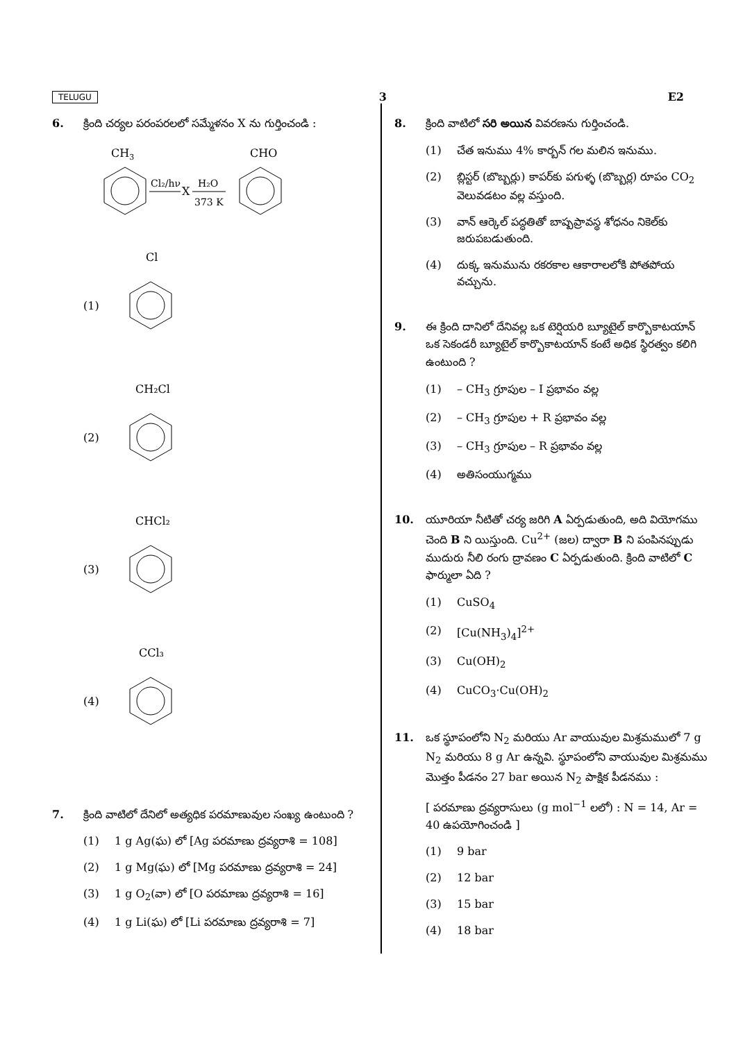TELUGU 3 E2
6. క్రింది చర్యల పరంపరలలో సమ్మేళనం X ను గుర్తించండి :
CH3
Cl₂/hν
X
H₂O
373 K
CHO
(1)
Cl
(2)
CH₂Cl
(3)
CHCl₂
(4)
CCl₃
7. క్రింది వాటిలో దేనిలో అత్యధిక పరమాణువుల సంఖ్య ఉంటుంది ?
(1) 1 g Ag(ఘ) లో [Ag పరమాణు ద్రవ్యరాశి = 108]
(2) 1 g Mg(ఘ) లో [Mg పరమాణు ద్రవ్యరాశి = 24]
(3) 1 g O<sub>2</sub>(వా) లో [O పరమాణు ద్రవ్యరాశి = 16]
(4) 1 g Li(ఘ) లో [Li పరమాణు ద్రవ్యరాశి = 7]
8. క్రింది వాటిలో సరి అయిన వివరణను గుర్తించండి.
(1) చేత ఇనుము 4% కార్బన్ గల మలిన ఇనుము.
(2) బ్లిస్టర్ (బొబ్బర్లు) కాపర్‌కు పగుళ్ళ (బొబ్బర్ల) రూపం CO<sub>2</sub> వెలువడటం వల్ల వస్తుంది.
(3) వాన్ ఆర్కెల్ పద్ధతితో బాష్పప్రావస్థ శోధనం నికెల్‌కు జరుపబడుతుంది.
(4) దుక్క ఇనుమును రకరకాల ఆకారాలలోకి పోతపోయ వచ్చును.
9. ఈ క్రింది దానిలో దేనివల్ల ఒక టెర్షియరి బ్యూటైల్ కార్బొకాటయాన్ ఒక సెకండరీ బ్యూటైల్ కార్బొకాటయాన్ కంటే అధిక స్థిరత్వం కలిగి ఉంటుంది ?
(1) – CH<sub>3</sub> గ్రూపుల – I ప్రభావం వల్ల
(2) – CH<sub>3</sub> గ్రూపుల + R ప్రభావం వల్ల
(3) – CH<sub>3</sub> గ్రూపుల – R ప్రభావం వల్ల
(4) అతిసంయుగ్మము
10. యూరియా నీటితో చర్య జరిగి A ఏర్పడుతుంది, అది వియోగము చెంది B ని యిస్తుంది. Cu<sup>2+</sup> (జల) ద్వారా B ని పంపినప్పుడు ముదురు నీలి రంగు ద్రావణం C ఏర్పడుతుంది. క్రింది వాటిలో C ఫార్ములా ఏది ?
(1) CuSO<sub>4</sub>
(2) [Cu(NH<sub>3</sub>)<sub>4</sub>]<sup>2+</sup>
(3) Cu(OH)<sub>2</sub>
(4) CuCO<sub>3</sub>·Cu(OH)<sub>2</sub>
11. ఒక స్థూపంలోని N<sub>2</sub> మరియు Ar వాయువుల మిశ్రమములో 7 g N<sub>2</sub> మరియు 8 g Ar ఉన్నవి. స్థూపంలోని వాయువుల మిశ్రమము మొత్తం పీడనం 27 bar అయిన N<sub>2</sub> పాక్షిక పీడనము :
[ పరమాణు ద్రవ్యరాసులు (g mol<sup>−1</sup> లలో) : N = 14, Ar = 40 ఉపయోగించండి ]
(1) 9 bar
(2) 12 bar
(3) 15 bar
(4) 18 bar